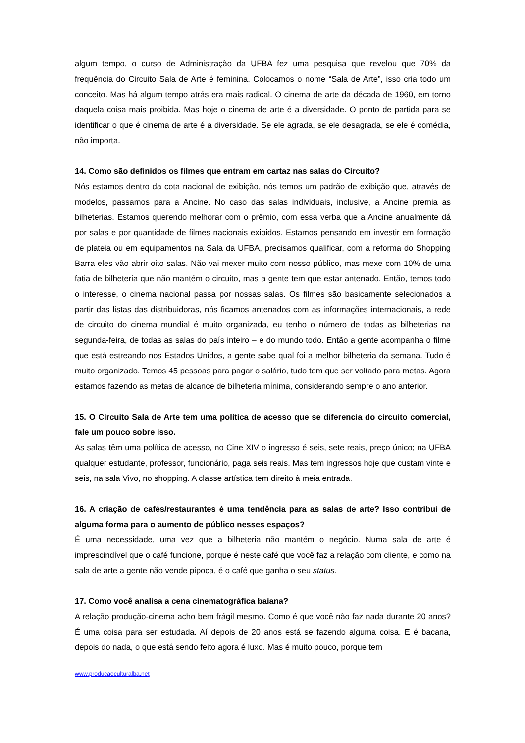algum tempo, o curso de Administração da UFBA fez uma pesquisa que revelou que 70% da frequência do Circuito Sala de Arte é feminina. Colocamos o nome “Sala de Arte”, isso cria todo um conceito. Mas há algum tempo atrás era mais radical. O cinema de arte da década de 1960, em torno daquela coisa mais proibida. Mas hoje o cinema de arte é a diversidade. O ponto de partida para se identificar o que é cinema de arte é a diversidade. Se ele agrada, se ele desagrada, se ele é comédia, não importa.
14. Como são definidos os filmes que entram em cartaz nas salas do Circuito?
Nós estamos dentro da cota nacional de exibição, nós temos um padrão de exibição que, através de modelos, passamos para a Ancine. No caso das salas individuais, inclusive, a Ancine premia as bilheterias. Estamos querendo melhorar com o prêmio, com essa verba que a Ancine anualmente dá por salas e por quantidade de filmes nacionais exibidos. Estamos pensando em investir em formação de plateia ou em equipamentos na Sala da UFBA, precisamos qualificar, com a reforma do Shopping Barra eles vão abrir oito salas. Não vai mexer muito com nosso público, mas mexe com 10% de uma fatia de bilheteria que não mantém o circuito, mas a gente tem que estar antenado. Então, temos todo o interesse, o cinema nacional passa por nossas salas. Os filmes são basicamente selecionados a partir das listas das distribuidoras, nós ficamos antenados com as informações internacionais, a rede de circuito do cinema mundial é muito organizada, eu tenho o número de todas as bilheterias na segunda-feira, de todas as salas do país inteiro – e do mundo todo. Então a gente acompanha o filme que está estreando nos Estados Unidos, a gente sabe qual foi a melhor bilheteria da semana. Tudo é muito organizado. Temos 45 pessoas para pagar o salário, tudo tem que ser voltado para metas. Agora estamos fazendo as metas de alcance de bilheteria mínima, considerando sempre o ano anterior.
15. O Circuito Sala de Arte tem uma política de acesso que se diferencia do circuito comercial, fale um pouco sobre isso.
As salas têm uma política de acesso, no Cine XIV o ingresso é seis, sete reais, preço único; na UFBA qualquer estudante, professor, funcionário, paga seis reais. Mas tem ingressos hoje que custam vinte e seis, na sala Vivo, no shopping. A classe artística tem direito à meia entrada.
16. A criação de cafés/restaurantes é uma tendência para as salas de arte? Isso contribui de alguma forma para o aumento de público nesses espaços?
É uma necessidade, uma vez que a bilheteria não mantém o negócio. Numa sala de arte é imprescindível que o café funcione, porque é neste café que você faz a relação com cliente, e como na sala de arte a gente não vende pipoca, é o café que ganha o seu status.
17. Como você analisa a cena cinematográfica baiana?
A relação produção-cinema acho bem frágil mesmo. Como é que você não faz nada durante 20 anos? É uma coisa para ser estudada. Aí depois de 20 anos está se fazendo alguma coisa. E é bacana, depois do nada, o que está sendo feito agora é luxo. Mas é muito pouco, porque tem
www.producaoculturalba.net